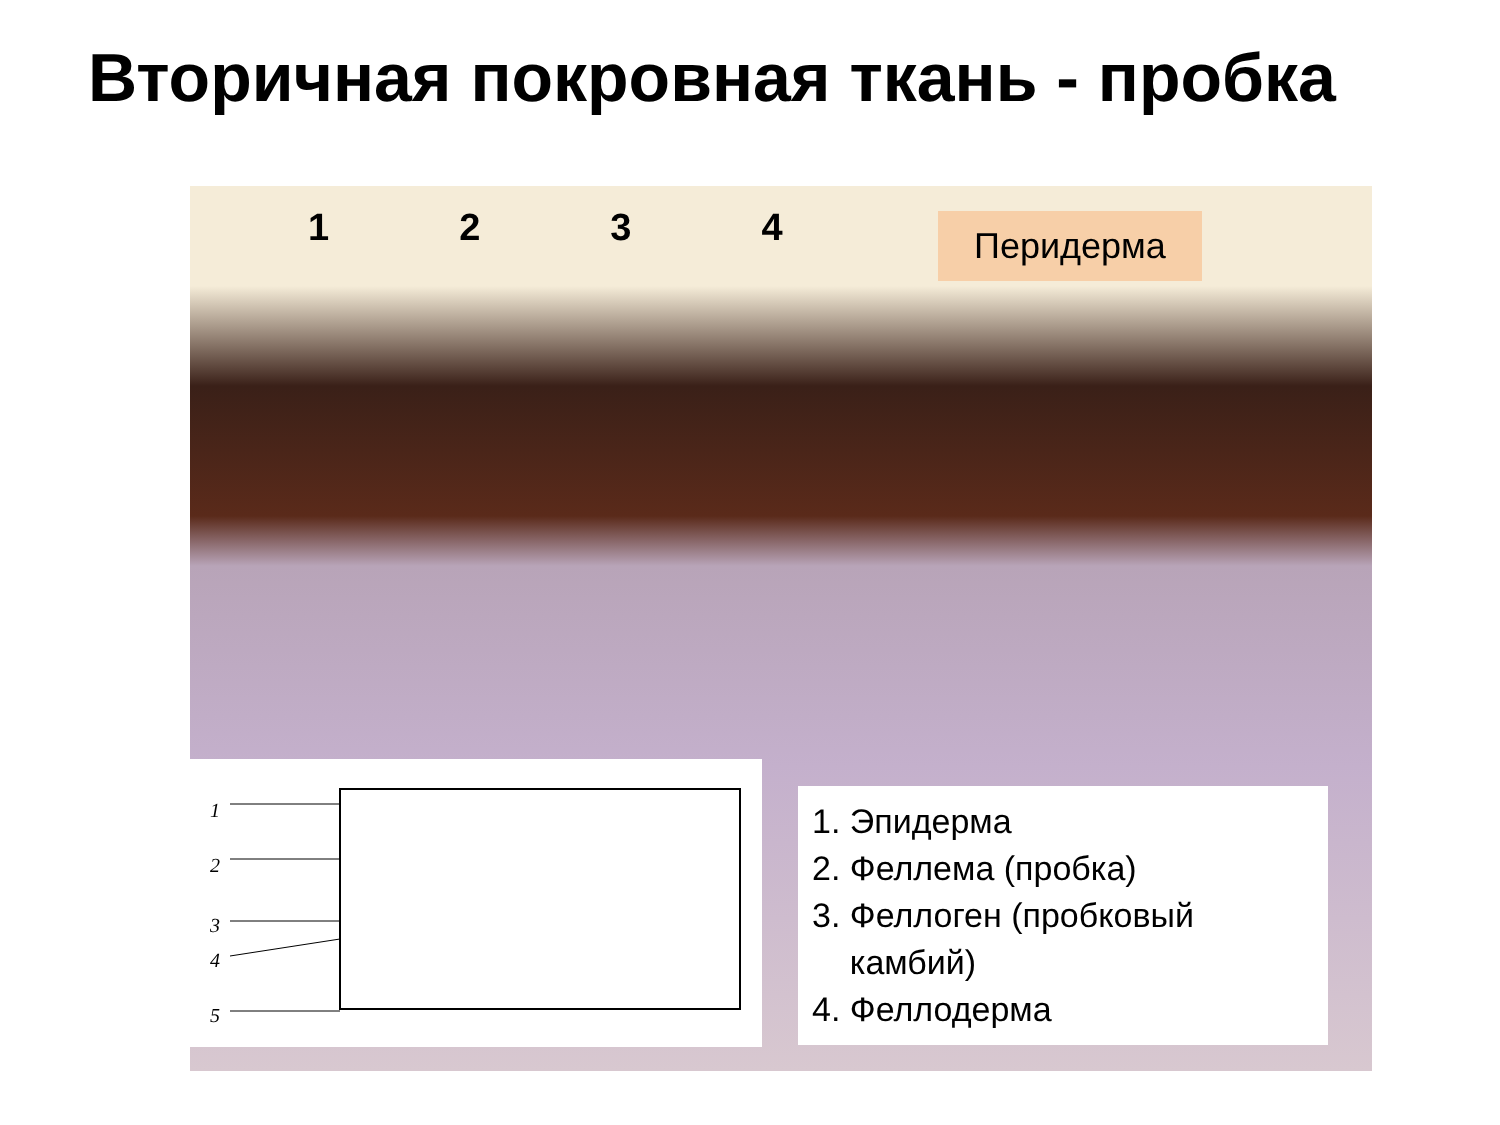Вторичная покровная ткань - пробка
1 2 3 4
Перидерма
1
2
3
4
5
1. Эпидерма
2. Феллема (пробка)
3. Феллоген (пробковый
камбий)
4. Феллодерма